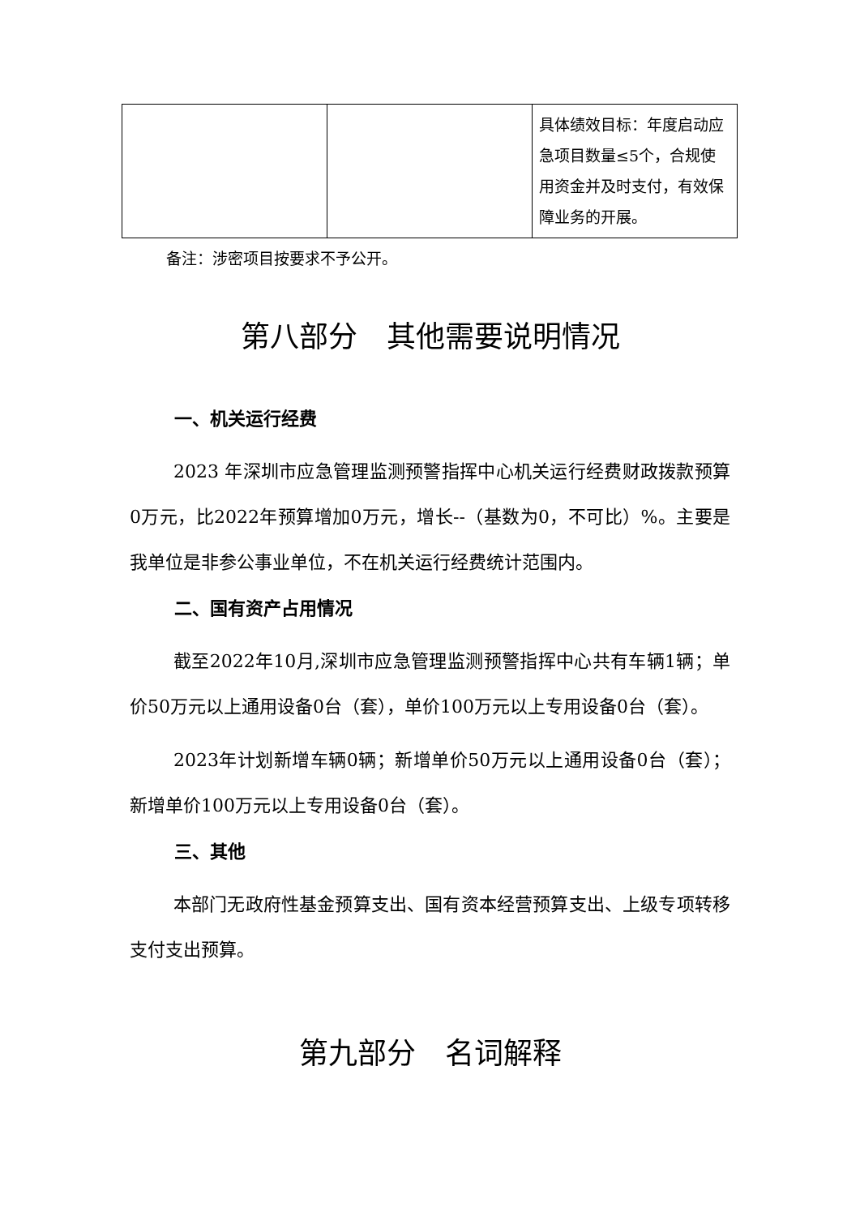| | | 具体绩效目标：年度启动应急项目数量≤5个，合规使用资金并及时支付，有效保障业务的开展。 |
备注：涉密项目按要求不予公开。
第八部分　其他需要说明情况
一、机关运行经费
2023 年深圳市应急管理监测预警指挥中心机关运行经费财政拨款预算0万元，比2022年预算增加0万元，增长--（基数为0，不可比）%。主要是我单位是非参公事业单位，不在机关运行经费统计范围内。
二、国有资产占用情况
截至2022年10月,深圳市应急管理监测预警指挥中心共有车辆1辆；单价50万元以上通用设备0台（套），单价100万元以上专用设备0台（套）。
2023年计划新增车辆0辆；新增单价50万元以上通用设备0台（套）；新增单价100万元以上专用设备0台（套）。
三、其他
本部门无政府性基金预算支出、国有资本经营预算支出、上级专项转移支付支出预算。
第九部分　名词解释